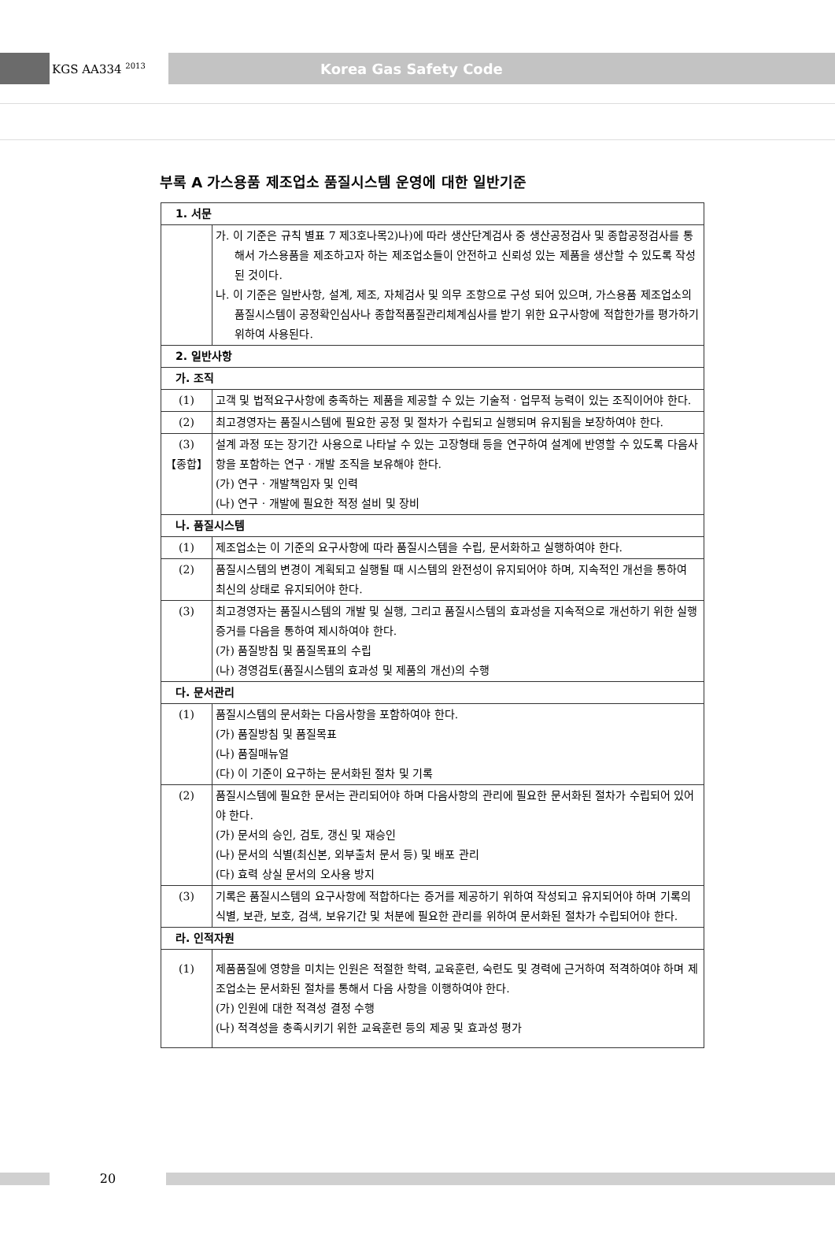KGS AA334 <sup>2013</sup>
Korea Gas Safety Code
부록 A 가스용품 제조업소 품질시스템 운영에 대한 일반기준
| 1. 서문 | |
| | 가. 이 기준은 규칙 별표 7 제3호나목2)나)에 따라 생산단계검사 중 생산공정검사 및 종합공정검사를 통해서 가스용품을 제조하고자 하는 제조업소들이 안전하고 신뢰성 있는 제품을 생산할 수 있도록 작성된 것이다. 나. 이 기준은 일반사항, 설계, 제조, 자체검사 및 의무 조항으로 구성 되어 있으며, 가스용품 제조업소의 품질시스템이 공정확인심사나 종합적품질관리체계심사를 받기 위한 요구사항에 적합한가를 평가하기 위하여 사용된다. |
| 2. 일반사항 | |
| 가. 조직 | |
| (1) | 고객 및 법적요구사항에 충족하는 제품을 제공할 수 있는 기술적 · 업무적 능력이 있는 조직이어야 한다. |
| (2) | 최고경영자는 품질시스템에 필요한 공정 및 절차가 수립되고 실행되며 유지됨을 보장하여야 한다. |
| (3) 【종합】 | 설계 과정 또는 장기간 사용으로 나타날 수 있는 고장형태 등을 연구하여 설계에 반영할 수 있도록 다음사항을 포함하는 연구 · 개발 조직을 보유해야 한다. (가) 연구 · 개발책임자 및 인력 (나) 연구 · 개발에 필요한 적정 설비 및 장비 |
| 나. 품질시스템 | |
| (1) | 제조업소는 이 기준의 요구사항에 따라 품질시스템을 수립, 문서화하고 실행하여야 한다. |
| (2) | 품질시스템의 변경이 계획되고 실행될 때 시스템의 완전성이 유지되어야 하며, 지속적인 개선을 통하여 최신의 상태로 유지되어야 한다. |
| (3) | 최고경영자는 품질시스템의 개발 및 실행, 그리고 품질시스템의 효과성을 지속적으로 개선하기 위한 실행증거를 다음을 통하여 제시하여야 한다. (가) 품질방침 및 품질목표의 수립 (나) 경영검토(품질시스템의 효과성 및 제품의 개선)의 수행 |
| 다. 문서관리 | |
| (1) | 품질시스템의 문서화는 다음사항을 포함하여야 한다. (가) 품질방침 및 품질목표 (나) 품질매뉴얼 (다) 이 기준이 요구하는 문서화된 절차 및 기록 |
| (2) | 품질시스템에 필요한 문서는 관리되어야 하며 다음사항의 관리에 필요한 문서화된 절차가 수립되어 있어야 한다. (가) 문서의 승인, 검토, 갱신 및 재승인 (나) 문서의 식별(최신본, 외부출처 문서 등) 및 배포 관리 (다) 효력 상실 문서의 오사용 방지 |
| (3) | 기록은 품질시스템의 요구사항에 적합하다는 증거를 제공하기 위하여 작성되고 유지되어야 하며 기록의 식별, 보관, 보호, 검색, 보유기간 및 처분에 필요한 관리를 위하여 문서화된 절차가 수립되어야 한다. |
| 라. 인적자원 | |
| (1) | 제품품질에 영향을 미치는 인원은 적절한 학력, 교육훈련, 숙련도 및 경력에 근거하여 적격하여야 하며 제조업소는 문서화된 절차를 통해서 다음 사항을 이행하여야 한다. (가) 인원에 대한 적격성 결정 수행 (나) 적격성을 충족시키기 위한 교육훈련 등의 제공 및 효과성 평가 |
20